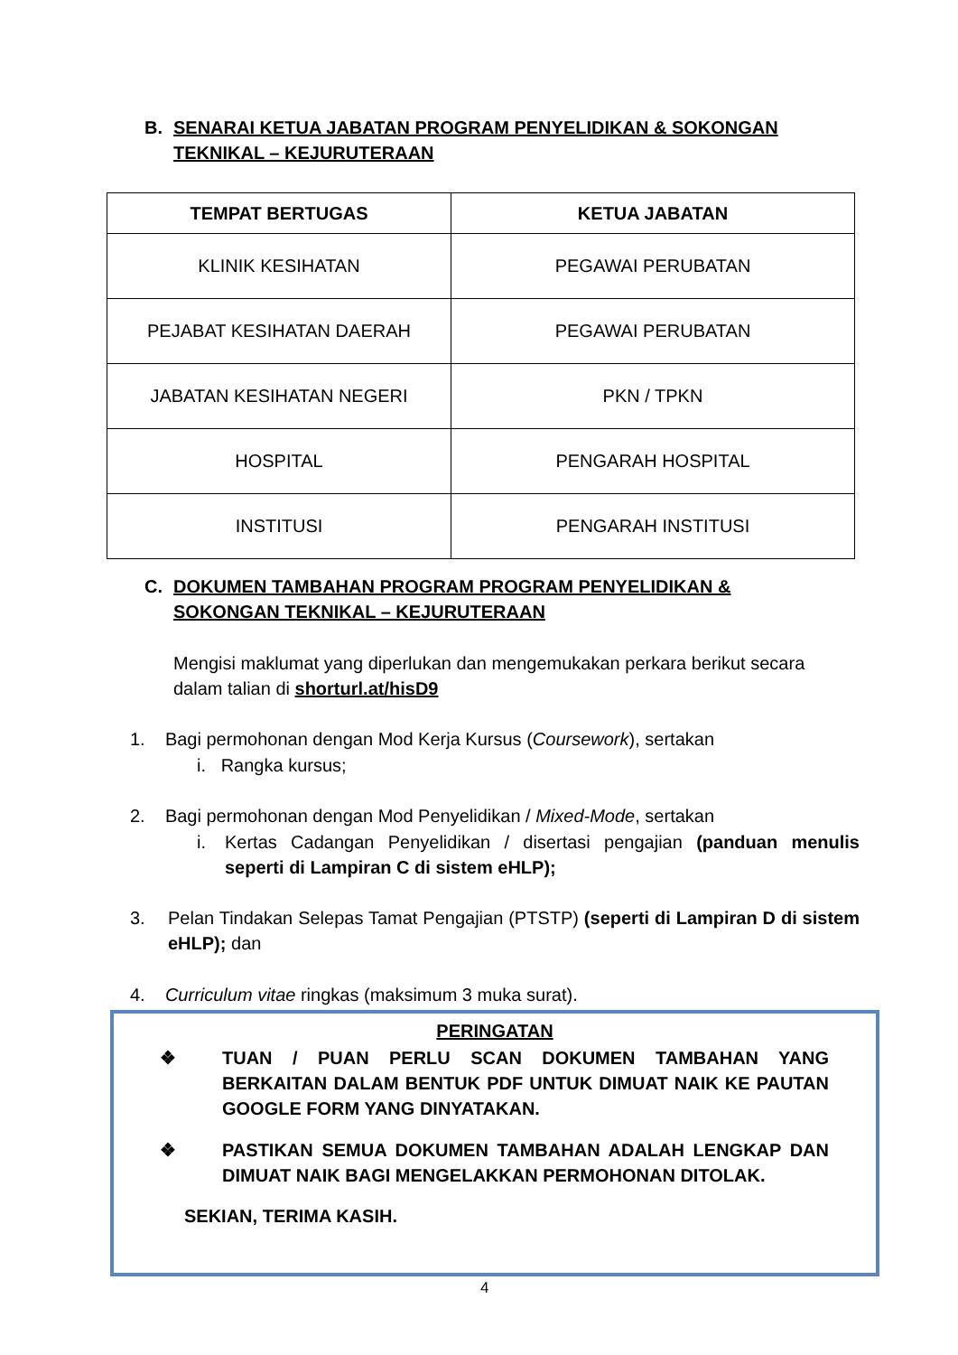B. SENARAI KETUA JABATAN PROGRAM PENYELIDIKAN & SOKONGAN
TEKNIKAL – KEJURUTERAAN
| TEMPAT BERTUGAS | KETUA JABATAN |
| --- | --- |
| KLINIK KESIHATAN | PEGAWAI PERUBATAN |
| PEJABAT KESIHATAN DAERAH | PEGAWAI PERUBATAN |
| JABATAN KESIHATAN NEGERI | PKN / TPKN |
| HOSPITAL | PENGARAH HOSPITAL |
| INSTITUSI | PENGARAH INSTITUSI |
C. DOKUMEN TAMBAHAN PROGRAM PROGRAM PENYELIDIKAN &
SOKONGAN TEKNIKAL – KEJURUTERAAN
Mengisi maklumat yang diperlukan dan mengemukakan perkara berikut secara dalam talian di shorturl.at/hisD9
1. Bagi permohonan dengan Mod Kerja Kursus (Coursework), sertakan
i. Rangka kursus;
2. Bagi permohonan dengan Mod Penyelidikan / Mixed-Mode, sertakan
i. Kertas Cadangan Penyelidikan / disertasi pengajian (panduan menulis seperti di Lampiran C di sistem eHLP);
3. Pelan Tindakan Selepas Tamat Pengajian (PTSTP) (seperti di Lampiran D di sistem eHLP); dan
4. Curriculum vitae ringkas (maksimum 3 muka surat).
PERINGATAN
❖ TUAN / PUAN PERLU SCAN DOKUMEN TAMBAHAN YANG BERKAITAN DALAM BENTUK PDF UNTUK DIMUAT NAIK KE PAUTAN GOOGLE FORM YANG DINYATAKAN.
❖ PASTIKAN SEMUA DOKUMEN TAMBAHAN ADALAH LENGKAP DAN DIMUAT NAIK BAGI MENGELAKKAN PERMOHONAN DITOLAK.
SEKIAN, TERIMA KASIH.
4